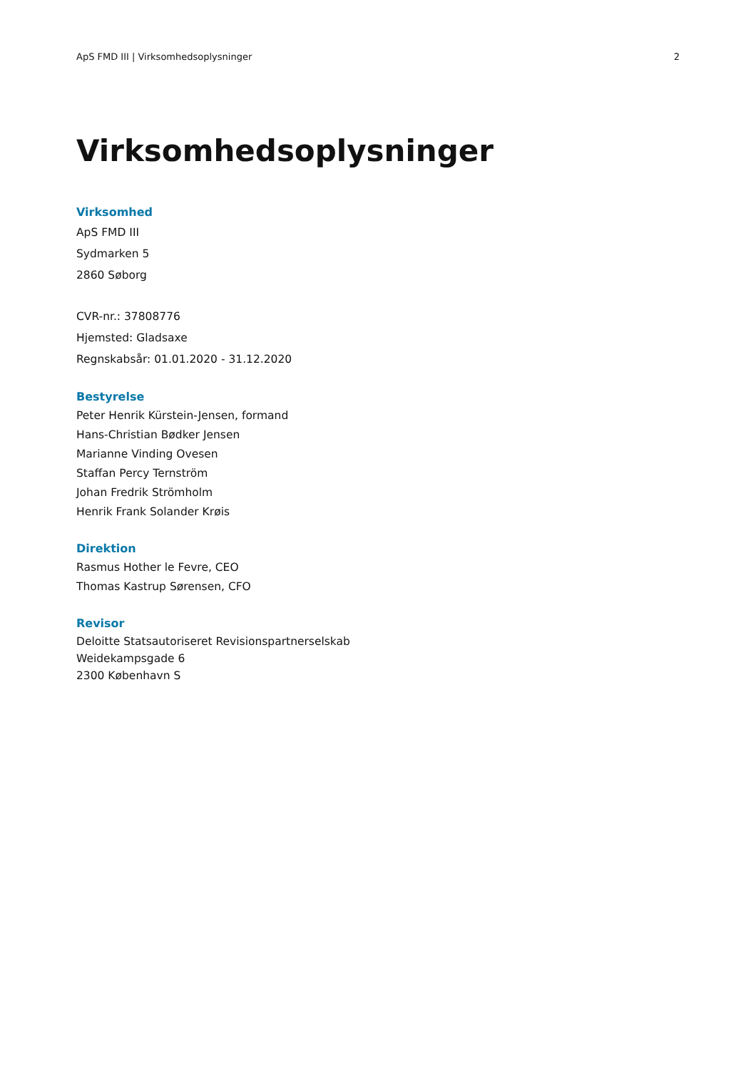ApS FMD III | Virksomhedsoplysninger 2
Virksomhedsoplysninger
Virksomhed
ApS FMD III
Sydmarken 5
2860 Søborg
CVR-nr.: 37808776
Hjemsted: Gladsaxe
Regnskabsår: 01.01.2020 - 31.12.2020
Bestyrelse
Peter Henrik Kürstein-Jensen, formand
Hans-Christian Bødker Jensen
Marianne Vinding Ovesen
Staffan Percy Ternström
Johan Fredrik Strömholm
Henrik Frank Solander Krøis
Direktion
Rasmus Hother le Fevre, CEO
Thomas Kastrup Sørensen, CFO
Revisor
Deloitte Statsautoriseret Revisionspartnerselskab
Weidekampsgade 6
2300 København S